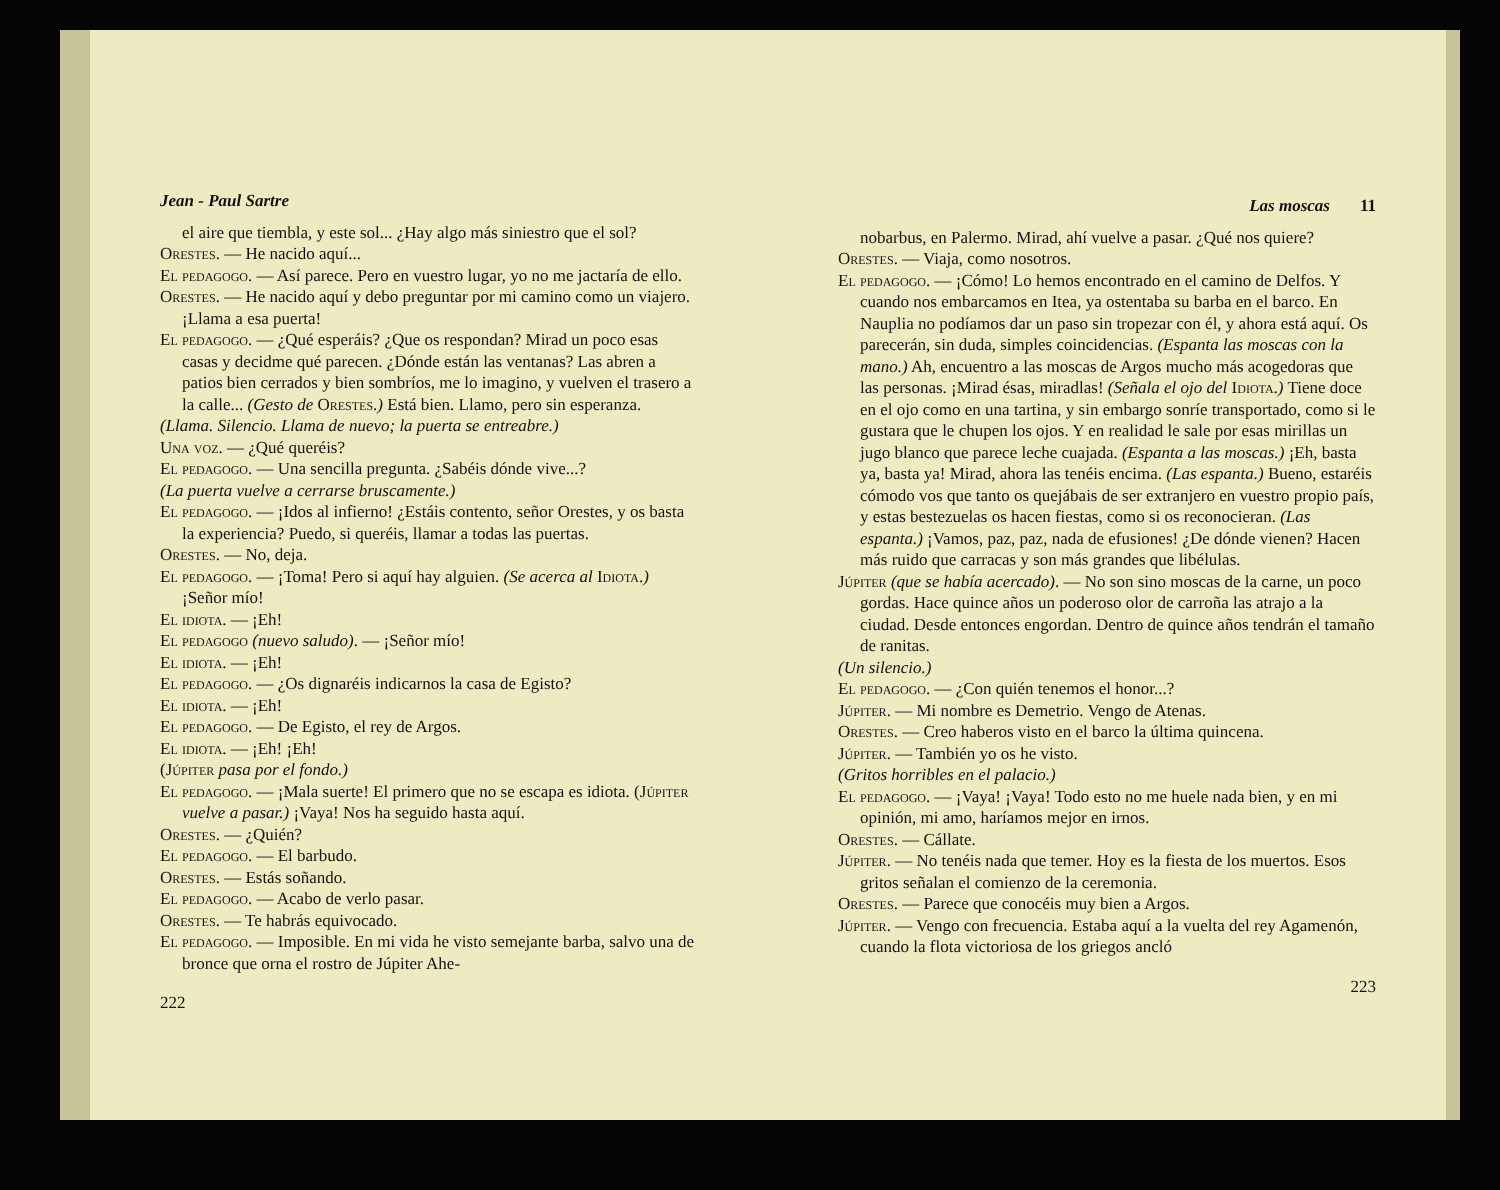Jean - Paul Sartre
el aire que tiembla, y este sol... ¿Hay algo más siniestro que el sol?
Orestes. — He nacido aquí...
El pedagogo. — Así parece. Pero en vuestro lugar, yo no me jactaría de ello.
Orestes. — He nacido aquí y debo preguntar por mi camino como un viajero. ¡Llama a esa puerta!
El pedagogo. — ¿Qué esperáis? ¿Que os respondan? Mirad un poco esas casas y decidme qué parecen. ¿Dónde están las ventanas? Las abren a patios bien cerrados y bien sombríos, me lo imagino, y vuelven el trasero a la calle... (Gesto de Orestes.) Está bien. Llamo, pero sin esperanza.
(Llama. Silencio. Llama de nuevo; la puerta se entreabre.)
Una voz. — ¿Qué queréis?
El pedagogo. — Una sencilla pregunta. ¿Sabéis dónde vive...?
(La puerta vuelve a cerrarse bruscamente.)
El pedagogo. — ¡Idos al infierno! ¿Estáis contento, señor Orestes, y os basta la experiencia? Puedo, si queréis, llamar a todas las puertas.
Orestes. — No, deja.
El pedagogo. — ¡Toma! Pero si aquí hay alguien. (Se acerca al Idiota.) ¡Señor mío!
El idiota. — ¡Eh!
El pedagogo (nuevo saludo). — ¡Señor mío!
El idiota. — ¡Eh!
El pedagogo. — ¿Os dignaréis indicarnos la casa de Egisto?
El idiota. — ¡Eh!
El pedagogo. — De Egisto, el rey de Argos.
El idiota. — ¡Eh! ¡Eh!
(Júpiter pasa por el fondo.)
El pedagogo. — ¡Mala suerte! El primero que no se escapa es idiota. (Júpiter vuelve a pasar.) ¡Vaya! Nos ha seguido hasta aquí.
Orestes. — ¿Quién?
El pedagogo. — El barbudo.
Orestes. — Estás soñando.
El pedagogo. — Acabo de verlo pasar.
Orestes. — Te habrás equivocado.
El pedagogo. — Imposible. En mi vida he visto semejante barba, salvo una de bronce que orna el rostro de Júpiter Ahe-
222
Las moscas 11
nobarbus, en Palermo. Mirad, ahí vuelve a pasar. ¿Qué nos quiere?
Orestes. — Viaja, como nosotros.
El pedagogo. — ¡Cómo! Lo hemos encontrado en el camino de Delfos. Y cuando nos embarcamos en Itea, ya ostentaba su barba en el barco. En Nauplia no podíamos dar un paso sin tropezar con él, y ahora está aquí. Os parecerán, sin duda, simples coincidencias. (Espanta las moscas con la mano.) Ah, encuentro a las moscas de Argos mucho más acogedoras que las personas. ¡Mirad ésas, miradlas! (Señala el ojo del Idiota.) Tiene doce en el ojo como en una tartina, y sin embargo sonríe transportado, como si le gustara que le chupen los ojos. Y en realidad le sale por esas mirillas un jugo blanco que parece leche cuajada. (Espanta a las moscas.) ¡Eh, basta ya, basta ya! Mirad, ahora las tenéis encima. (Las espanta.) Bueno, estaréis cómodo vos que tanto os quejábais de ser extranjero en vuestro propio país, y estas bestezuelas os hacen fiestas, como si os reconocieran. (Las espanta.) ¡Vamos, paz, paz, nada de efusiones! ¿De dónde vienen? Hacen más ruido que carracas y son más grandes que libélulas.
Júpiter (que se había acercado). — No son sino moscas de la carne, un poco gordas. Hace quince años un poderoso olor de carroña las atrajo a la ciudad. Desde entonces engordan. Dentro de quince años tendrán el tamaño de ranitas.
(Un silencio.)
El pedagogo. — ¿Con quién tenemos el honor...?
Júpiter. — Mi nombre es Demetrio. Vengo de Atenas.
Orestes. — Creo haberos visto en el barco la última quincena.
Júpiter. — También yo os he visto.
(Gritos horribles en el palacio.)
El pedagogo. — ¡Vaya! ¡Vaya! Todo esto no me huele nada bien, y en mi opinión, mi amo, haríamos mejor en irnos.
Orestes. — Cállate.
Júpiter. — No tenéis nada que temer. Hoy es la fiesta de los muertos. Esos gritos señalan el comienzo de la ceremonia.
Orestes. — Parece que conocéis muy bien a Argos.
Júpiter. — Vengo con frecuencia. Estaba aquí a la vuelta del rey Agamenón, cuando la flota victoriosa de los griegos ancló
223